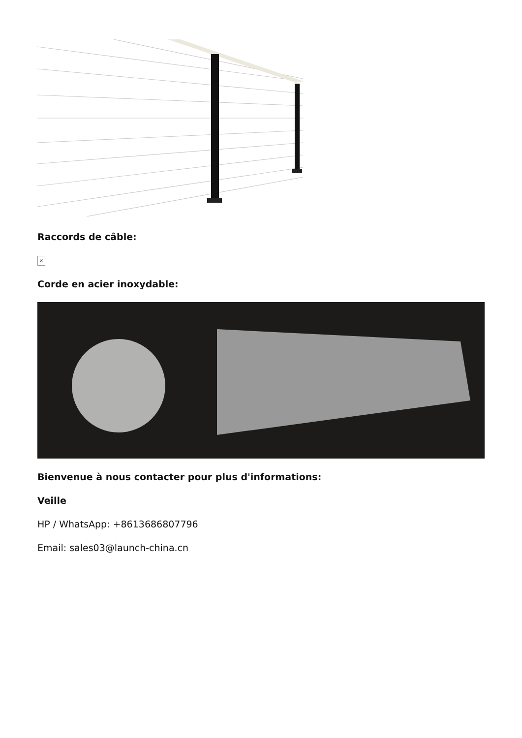Raccords de câble:
×
Corde en acier inoxydable:
Bienvenue à nous contacter pour plus d'informations:
Veille
HP / WhatsApp: +8613686807796
Email: sales03@launch-china.cn